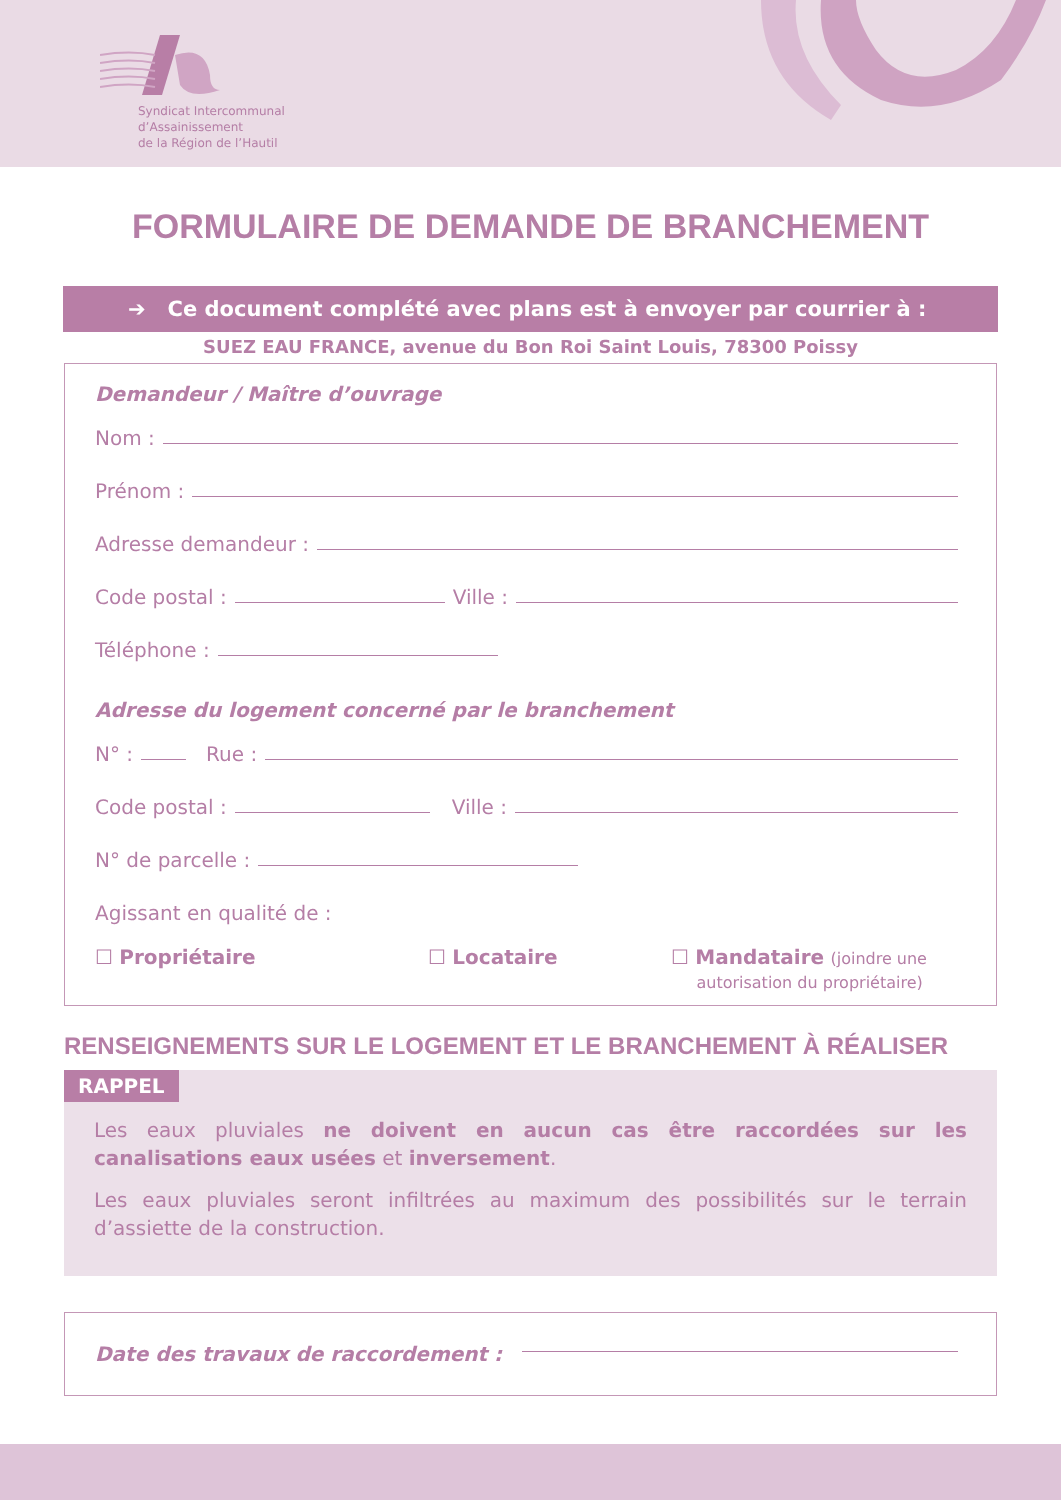Syndicat Intercommunal
d’Assainissement
de la Région de l’Hautil
FORMULAIRE DE DEMANDE DE BRANCHEMENT
➔ Ce document complété avec plans est à envoyer par courrier à :
SUEZ EAU FRANCE, avenue du Bon Roi Saint Louis, 78300 Poissy
Demandeur / Maître d’ouvrage
Nom :
Prénom :
Adresse demandeur :
Code postal :
Ville :
Téléphone :
Adresse du logement concerné par le branchement
N° :
Rue :
Code postal :
Ville :
N° de parcelle :
Agissant en qualité de :
☐ Propriétaire ☐ Locataire ☐ Mandataire (joindre une
autorisation du propriétaire)
RENSEIGNEMENTS SUR LE LOGEMENT ET LE BRANCHEMENT À RÉALISER
RAPPEL
Les eaux pluviales ne doivent en aucun cas être raccordées sur les canalisations eaux usées et inversement.
Les eaux pluviales seront infiltrées au maximum des possibilités sur le terrain d’assiette de la construction.
Date des travaux de raccordement :